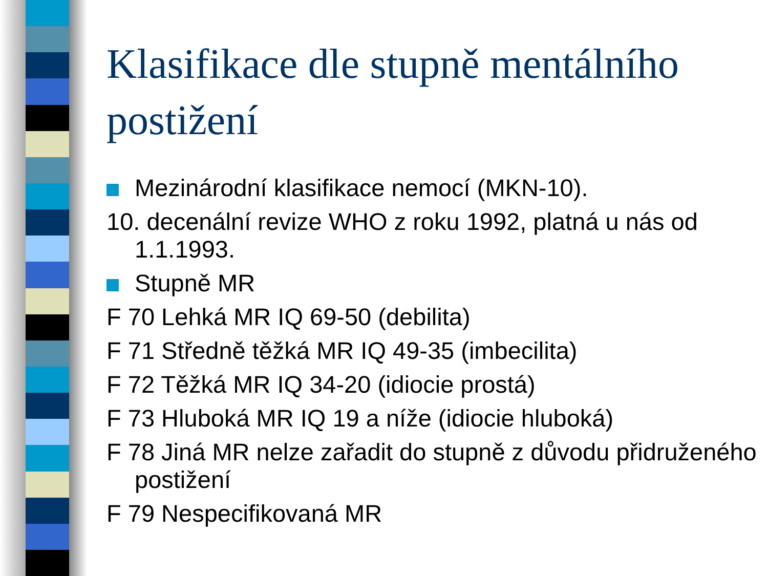Klasifikace dle stupně mentálního postižení
Mezinárodní klasifikace nemocí (MKN-10).
10. decenální revize WHO z roku 1992, platná u nás od 1.1.1993.
Stupně MR
F 70 Lehká MR IQ 69-50 (debilita)
F 71 Středně těžká MR IQ 49-35 (imbecilita)
F 72 Těžká MR IQ 34-20 (idiocie prostá)
F 73 Hluboká MR IQ 19 a níže (idiocie hluboká)
F 78 Jiná MR nelze zařadit do stupně z důvodu přidruženého postižení
F 79 Nespecifikovaná MR